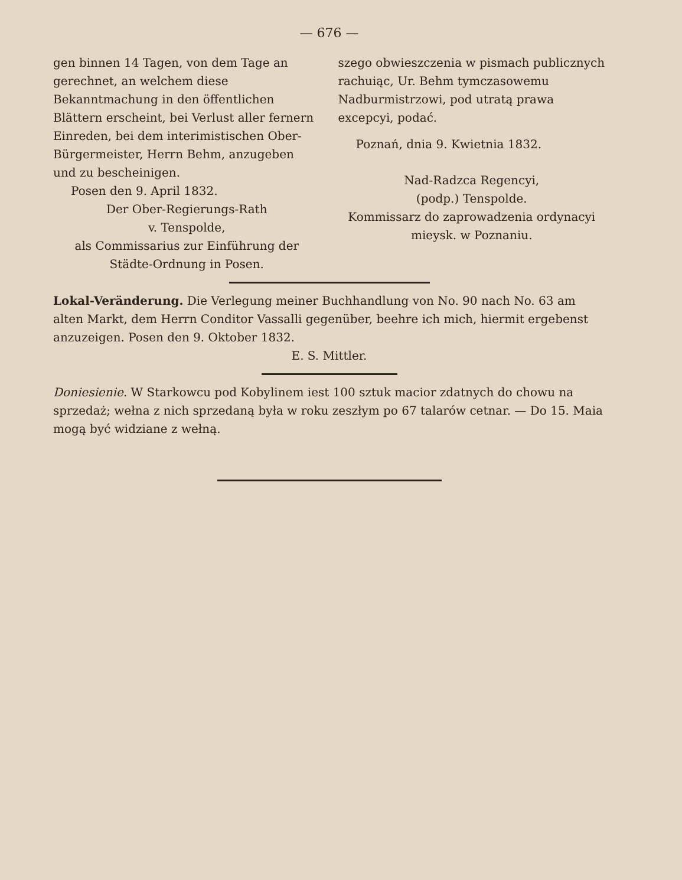— 676 —
gen binnen 14 Tagen, von dem Tage an gerechnet, an welchem diese Bekanntmachung in den öffentlichen Blättern erscheint, bei Verlust aller fernern Einreden, bei dem interimistischen Ober-Bürgermeister, Herrn Behm, anzugeben und zu bescheinigen.
Posen den 9. April 1832.
Der Ober-Regierungs-Rath
v. Tenspolde,
als Commissarius zur Einführung der Städte-Ordnung in Posen.
szego obwieszczenia w pismach publicznych rachuiąc, Ur. Behm tymczasowemu Nadburmistrzowi, pod utratą prawa excepcyi, podać.
Poznań, dnia 9. Kwietnia 1832.
Nad-Radzca Regencyi,
(podp.) Tenspolde.
Kommissarz do zaprowadzenia ordynacyi mieysk. w Poznaniu.
Lokal-Veränderung. Die Verlegung meiner Buchhandlung von No. 90 nach No. 63 am alten Markt, dem Herrn Conditor Vassalli gegenüber, beehre ich mich, hiermit ergebenst anzuzeigen. Posen den 9. Oktober 1832.
E. S. Mittler.
Doniesienie. W Starkowcu pod Kobylinem iest 100 sztuk macior zdatnych do chowu na sprzedaż; wełna z nich sprzedaną była w roku zeszłym po 67 talarów cetnar. — Do 15. Maia mogą być widziane z wełną.